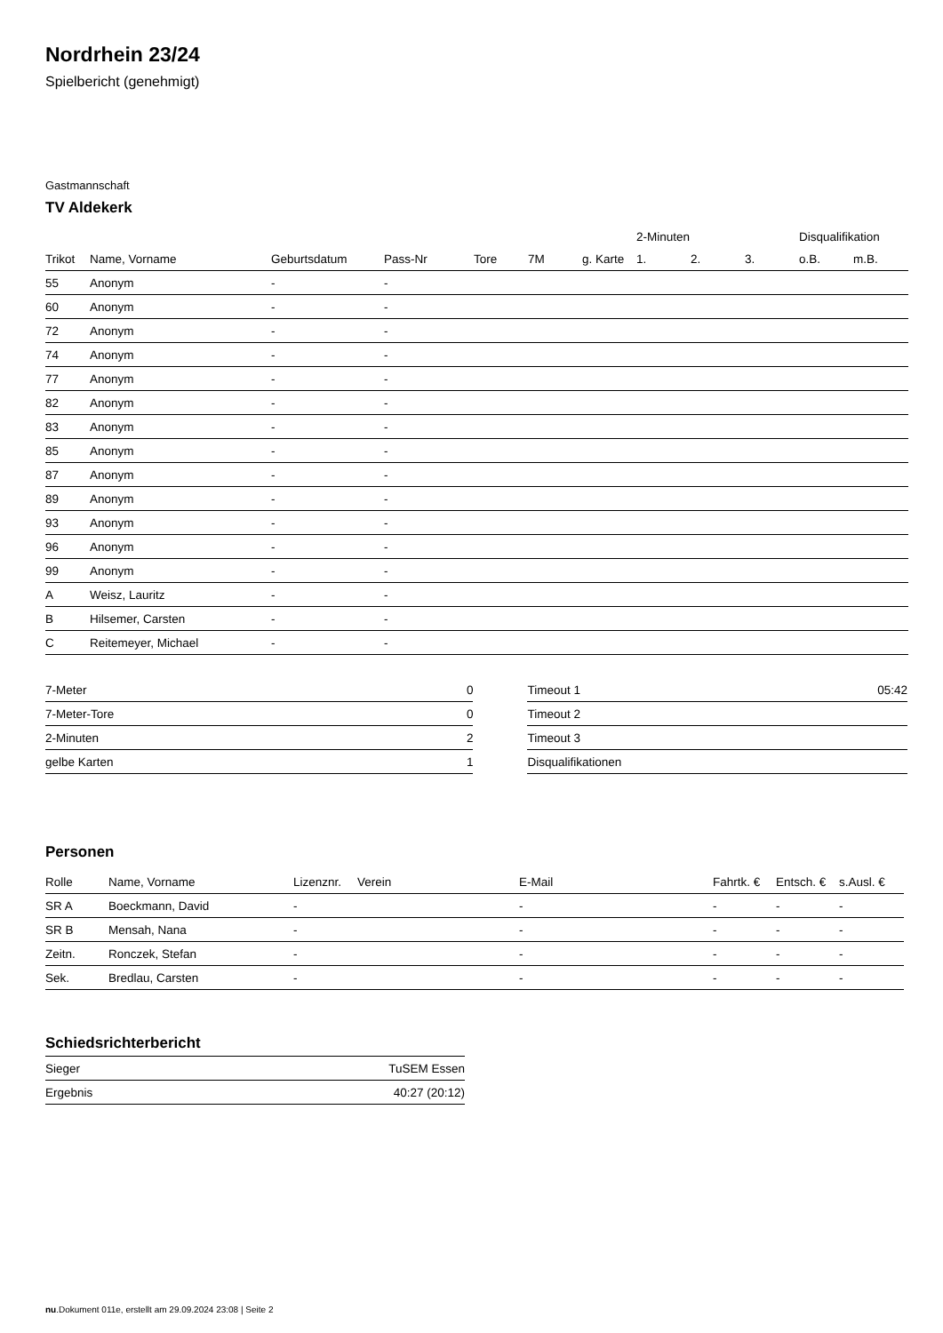Nordrhein 23/24
Spielbericht (genehmigt)
Gastmannschaft
TV Aldekerk
| | | | | | | | | 2-Minuten | | | Disqualifikation | |
| --- | --- | --- | --- | --- | --- | --- | --- | --- | --- | --- | --- | --- |
| Trikot | Name, Vorname | Geburtsdatum | Pass-Nr | Tore | 7M | g. Karte | | 1. | 2. | 3. | o.B. | m.B. |
| 55 | Anonym | - | - | | | | | | | | | |
| 60 | Anonym | - | - | | | | | | | | | |
| 72 | Anonym | - | - | | | | | | | | | |
| 74 | Anonym | - | - | | | | | | | | | |
| 77 | Anonym | - | - | | | | | | | | | |
| 82 | Anonym | - | - | | | | | | | | | |
| 83 | Anonym | - | - | | | | | | | | | |
| 85 | Anonym | - | - | | | | | | | | | |
| 87 | Anonym | - | - | | | | | | | | | |
| 89 | Anonym | - | - | | | | | | | | | |
| 93 | Anonym | - | - | | | | | | | | | |
| 96 | Anonym | - | - | | | | | | | | | |
| 99 | Anonym | - | - | | | | | | | | | |
| A | Weisz, Lauritz | - | - | | | | | | | | | |
| B | Hilsemer, Carsten | - | - | | | | | | | | | |
| C | Reitemeyer, Michael | - | - | | | | | | | | | |
| 7-Meter | 0 |
| 7-Meter-Tore | 0 |
| 2-Minuten | 2 |
| gelbe Karten | 1 |
| Timeout 1 | 05:42 |
| Timeout 2 | |
| Timeout 3 | |
| Disqualifikationen | |
Personen
| Rolle | Name, Vorname | Lizenznr. | Verein | E-Mail | Fahrtk. € | Entsch. € | s.Ausl. € |
| --- | --- | --- | --- | --- | --- | --- | --- |
| SR A | Boeckmann, David | - | | - | - | - | - |
| SR B | Mensah, Nana | - | | - | - | - | - |
| Zeitn. | Ronczek, Stefan | - | | - | - | - | - |
| Sek. | Bredlau, Carsten | - | | - | - | - | - |
Schiedsrichterbericht
| Sieger | TuSEM Essen |
| Ergebnis | 40:27 (20:12) |
nu.Dokument 011e, erstellt am 29.09.2024 23:08 | Seite 2